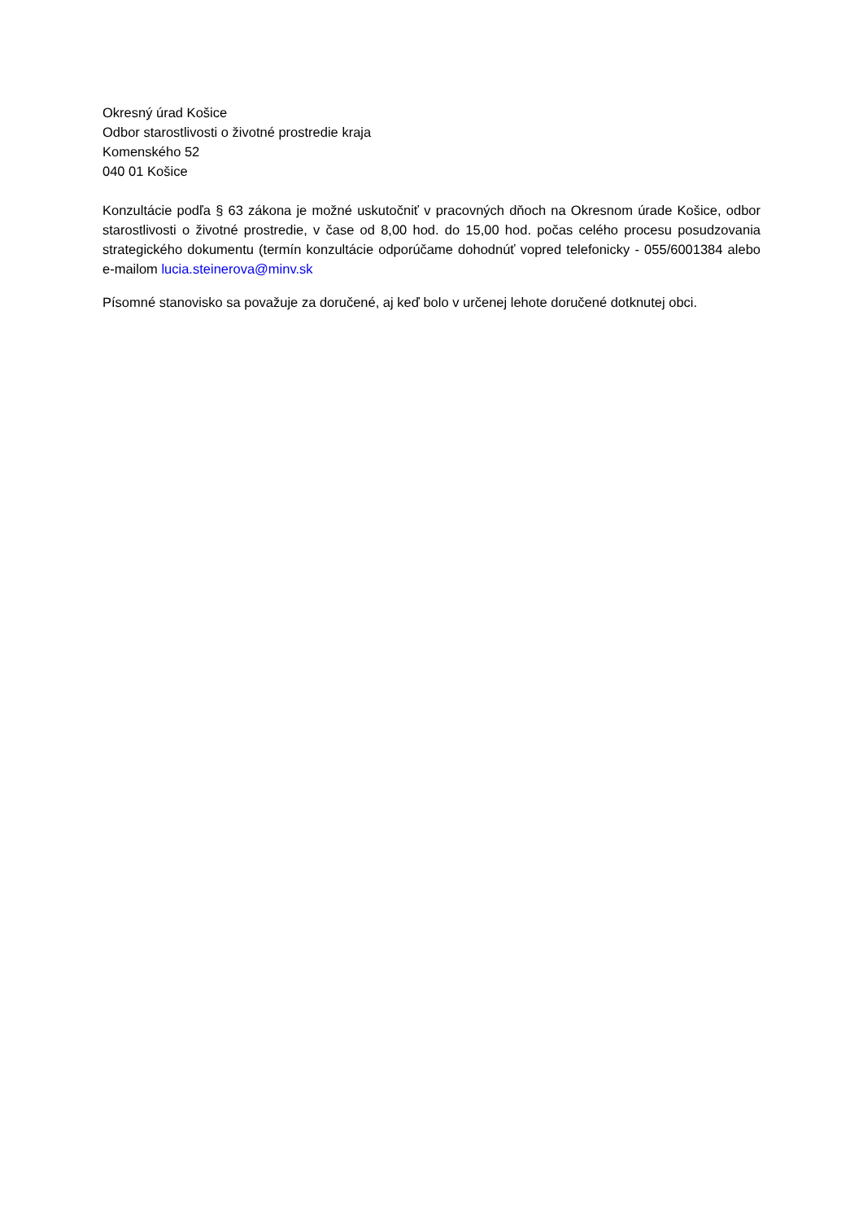Okresný úrad Košice
Odbor starostlivosti o životné prostredie kraja
Komenského 52
040 01 Košice
Konzultácie podľa § 63 zákona je možné uskutočniť v pracovných dňoch na Okresnom úrade Košice, odbor starostlivosti o životné prostredie, v čase od 8,00 hod. do 15,00 hod. počas celého procesu posudzovania strategického dokumentu (termín konzultácie odporúčame dohodnúť vopred telefonicky - 055/6001384 alebo e-mailom lucia.steinerova@minv.sk
Písomné stanovisko sa považuje za doručené, aj keď bolo v určenej lehote doručené dotknutej obci.